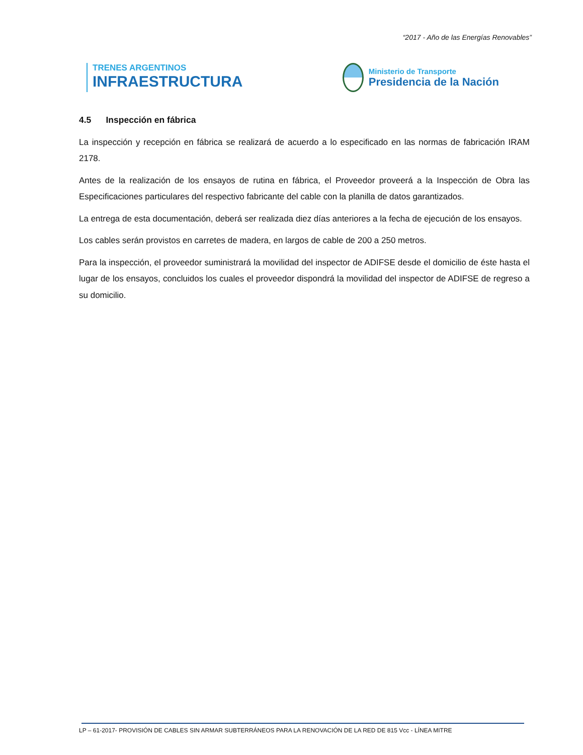“2017 - Año de las Energías Renovables”
TRENES ARGENTINOS
INFRAESTRUCTURA
Ministerio de Transporte
Presidencia de la Nación
4.5 Inspección en fábrica
La inspección y recepción en fábrica se realizará de acuerdo a lo especificado en las normas de fabricación IRAM 2178.
Antes de la realización de los ensayos de rutina en fábrica, el Proveedor proveerá a la Inspección de Obra las Especificaciones particulares del respectivo fabricante del cable con la planilla de datos garantizados.
La entrega de esta documentación, deberá ser realizada diez días anteriores a la fecha de ejecución de los ensayos.
Los cables serán provistos en carretes de madera, en largos de cable de 200 a 250 metros.
Para la inspección, el proveedor suministrará la movilidad del inspector de ADIFSE desde el domicilio de éste hasta el lugar de los ensayos, concluidos los cuales el proveedor dispondrá la movilidad del inspector de ADIFSE de regreso a su domicilio.
LP – 61-2017- PROVISIÓN DE CABLES SIN ARMAR SUBTERRÁNEOS PARA LA RENOVACIÓN DE LA RED DE 815 Vcc - LÍNEA MITRE